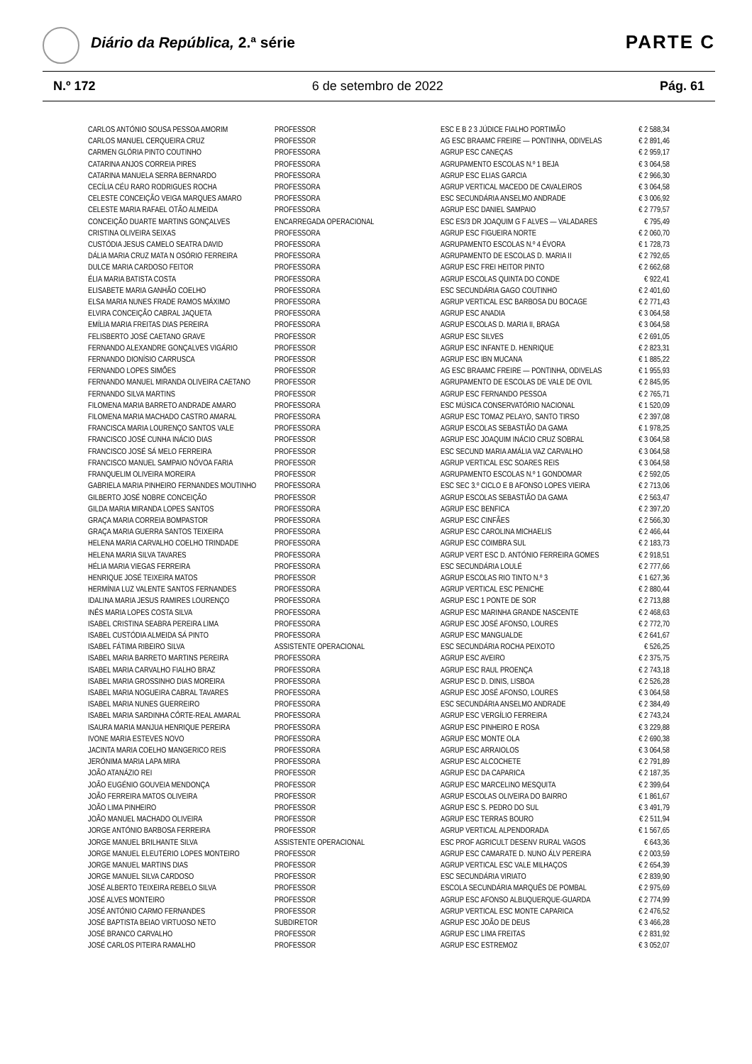Diário da República, 2.ª série PARTE C
N.º 172 6 de setembro de 2022 Pág. 61
| CARLOS ANTÓNIO SOUSA PESSOA AMORIM | PROFESSOR | ESC E B 2 3 JÚDICE FIALHO PORTIMÃO | € 2 588,34 |
| CARLOS MANUEL CERQUEIRA CRUZ | PROFESSOR | AG ESC BRAAMC FREIRE — PONTINHA, ODIVELAS | € 2 891,46 |
| CARMEN GLÓRIA PINTO COUTINHO | PROFESSORA | AGRUP ESC CANEÇAS | € 2 959,17 |
| CATARINA ANJOS CORREIA PIRES | PROFESSORA | AGRUPAMENTO ESCOLAS N.º 1 BEJA | € 3 064,58 |
| CATARINA MANUELA SERRA BERNARDO | PROFESSORA | AGRUP ESC ELIAS GARCIA | € 2 966,30 |
| CECÍLIA CÉU RARO RODRIGUES ROCHA | PROFESSORA | AGRUP VERTICAL MACEDO DE CAVALEIROS | € 3 064,58 |
| CELESTE CONCEIÇÃO VEIGA MARQUES AMARO | PROFESSORA | ESC SECUNDÁRIA ANSELMO ANDRADE | € 3 006,92 |
| CELESTE MARIA RAFAEL OTÃO ALMEIDA | PROFESSORA | AGRUP ESC DANIEL SAMPAIO | € 2 779,57 |
| CONCEIÇÃO DUARTE MARTINS GONÇALVES | ENCARREGADA OPERACIONAL | ESC ES/3 DR JOAQUIM G F ALVES — VALADARES | € 795,49 |
| CRISTINA OLIVEIRA SEIXAS | PROFESSORA | AGRUP ESC FIGUEIRA NORTE | € 2 060,70 |
| CUSTÓDIA JESUS CAMELO SEATRA DAVID | PROFESSORA | AGRUPAMENTO ESCOLAS N.º 4 ÉVORA | € 1 728,73 |
| DÁLIA MARIA CRUZ MATA N OSÓRIO FERREIRA | PROFESSORA | AGRUPAMENTO DE ESCOLAS D. MARIA II | € 2 792,65 |
| DULCE MARIA CARDOSO FEITOR | PROFESSORA | AGRUP ESC FREI HEITOR PINTO | € 2 662,68 |
| ÉLIA MARIA BATISTA COSTA | PROFESSORA | AGRUP ESCOLAS QUINTA DO CONDE | € 922,41 |
| ELISABETE MARIA GANHÃO COELHO | PROFESSORA | ESC SECUNDÁRIA GAGO COUTINHO | € 2 401,60 |
| ELSA MARIA NUNES FRADE RAMOS MÁXIMO | PROFESSORA | AGRUP VERTICAL ESC BARBOSA DU BOCAGE | € 2 771,43 |
| ELVIRA CONCEIÇÃO CABRAL JAQUETA | PROFESSORA | AGRUP ESC ANADIA | € 3 064,58 |
| EMÍLIA MARIA FREITAS DIAS PEREIRA | PROFESSORA | AGRUP ESCOLAS D. MARIA II, BRAGA | € 3 064,58 |
| FELISBERTO JOSÉ CAETANO GRAVE | PROFESSOR | AGRUP ESC SILVES | € 2 691,05 |
| FERNANDO ALEXANDRE GONÇALVES VIGÁRIO | PROFESSOR | AGRUP ESC INFANTE D. HENRIQUE | € 2 823,31 |
| FERNANDO DIONÍSIO CARRUSCA | PROFESSOR | AGRUP ESC IBN MUCANA | € 1 885,22 |
| FERNANDO LOPES SIMÕES | PROFESSOR | AG ESC BRAAMC FREIRE — PONTINHA, ODIVELAS | € 1 955,93 |
| FERNANDO MANUEL MIRANDA OLIVEIRA CAETANO | PROFESSOR | AGRUPAMENTO DE ESCOLAS DE VALE DE OVIL | € 2 845,95 |
| FERNANDO SILVA MARTINS | PROFESSOR | AGRUP ESC FERNANDO PESSOA | € 2 765,71 |
| FILOMENA MARIA BARRETO ANDRADE AMARO | PROFESSORA | ESC MÚSICA CONSERVATÓRIO NACIONAL | € 1 520,09 |
| FILOMENA MARIA MACHADO CASTRO AMARAL | PROFESSORA | AGRUP ESC TOMAZ PELAYO, SANTO TIRSO | € 2 397,08 |
| FRANCISCA MARIA LOURENÇO SANTOS VALE | PROFESSORA | AGRUP ESCOLAS SEBASTIÃO DA GAMA | € 1 978,25 |
| FRANCISCO JOSÉ CUNHA INÁCIO DIAS | PROFESSOR | AGRUP ESC JOAQUIM INÁCIO CRUZ SOBRAL | € 3 064,58 |
| FRANCISCO JOSÉ SÁ MELO FERREIRA | PROFESSOR | ESC SECUND MARIA AMÁLIA VAZ CARVALHO | € 3 064,58 |
| FRANCISCO MANUEL SAMPAIO NÓVOA FARIA | PROFESSOR | AGRUP VERTICAL ESC SOARES REIS | € 3 064,58 |
| FRANQUELIM OLIVEIRA MOREIRA | PROFESSOR | AGRUPAMENTO ESCOLAS N.º 1 GONDOMAR | € 2 592,05 |
| GABRIELA MARIA PINHEIRO FERNANDES MOUTINHO | PROFESSORA | ESC SEC 3.º CICLO E B AFONSO LOPES VIEIRA | € 2 713,06 |
| GILBERTO JOSÉ NOBRE CONCEIÇÃO | PROFESSOR | AGRUP ESCOLAS SEBASTIÃO DA GAMA | € 2 563,47 |
| GILDA MARIA MIRANDA LOPES SANTOS | PROFESSORA | AGRUP ESC BENFICA | € 2 397,20 |
| GRAÇA MARIA CORREIA BOMPASTOR | PROFESSORA | AGRUP ESC CINFÃES | € 2 566,30 |
| GRAÇA MARIA GUERRA SANTOS TEIXEIRA | PROFESSORA | AGRUP ESC CAROLINA MICHAELIS | € 2 466,44 |
| HELENA MARIA CARVALHO COELHO TRINDADE | PROFESSORA | AGRUP ESC COIMBRA SUL | € 2 183,73 |
| HELENA MARIA SILVA TAVARES | PROFESSORA | AGRUP VERT ESC D. ANTÓNIO FERREIRA GOMES | € 2 918,51 |
| HÉLIA MARIA VIEGAS FERREIRA | PROFESSORA | ESC SECUNDÁRIA LOULÉ | € 2 777,66 |
| HENRIQUE JOSÉ TEIXEIRA MATOS | PROFESSOR | AGRUP ESCOLAS RIO TINTO N.º 3 | € 1 627,36 |
| HERMÍNIA LUZ VALENTE SANTOS FERNANDES | PROFESSORA | AGRUP VERTICAL ESC PENICHE | € 2 880,44 |
| IDALINA MARIA JESUS RAMIRES LOURENÇO | PROFESSORA | AGRUP ESC 1 PONTE DE SOR | € 2 713,88 |
| INÊS MARIA LOPES COSTA SILVA | PROFESSORA | AGRUP ESC MARINHA GRANDE NASCENTE | € 2 468,63 |
| ISABEL CRISTINA SEABRA PEREIRA LIMA | PROFESSORA | AGRUP ESC JOSÉ AFONSO, LOURES | € 2 772,70 |
| ISABEL CUSTÓDIA ALMEIDA SÁ PINTO | PROFESSORA | AGRUP ESC MANGUALDE | € 2 641,67 |
| ISABEL FÁTIMA RIBEIRO SILVA | ASSISTENTE OPERACIONAL | ESC SECUNDÁRIA ROCHA PEIXOTO | € 526,25 |
| ISABEL MARIA BARRETO MARTINS PEREIRA | PROFESSORA | AGRUP ESC AVEIRO | € 2 375,75 |
| ISABEL MARIA CARVALHO FIALHO BRAZ | PROFESSORA | AGRUP ESC RAUL PROENÇA | € 2 743,18 |
| ISABEL MARIA GROSSINHO DIAS MOREIRA | PROFESSORA | AGRUP ESC D. DINIS, LISBOA | € 2 526,28 |
| ISABEL MARIA NOGUEIRA CABRAL TAVARES | PROFESSORA | AGRUP ESC JOSÉ AFONSO, LOURES | € 3 064,58 |
| ISABEL MARIA NUNES GUERREIRO | PROFESSORA | ESC SECUNDÁRIA ANSELMO ANDRADE | € 2 384,49 |
| ISABEL MARIA SARDINHA CÔRTE-REAL AMARAL | PROFESSORA | AGRUP ESC VERGÍLIO FERREIRA | € 2 743,24 |
| ISAURA MARIA MANJUA HENRIQUE PEREIRA | PROFESSORA | AGRUP ESC PINHEIRO E ROSA | € 3 229,88 |
| IVONE MARIA ESTEVES NOVO | PROFESSORA | AGRUP ESC MONTE OLA | € 2 690,38 |
| JACINTA MARIA COELHO MANGERICO REIS | PROFESSORA | AGRUP ESC ARRAIOLOS | € 3 064,58 |
| JERÓNIMA MARIA LAPA MIRA | PROFESSORA | AGRUP ESC ALCOCHETE | € 2 791,89 |
| JOÃO ATANÁZIO REI | PROFESSOR | AGRUP ESC DA CAPARICA | € 2 187,35 |
| JOÃO EUGÉNIO GOUVEIA MENDONÇA | PROFESSOR | AGRUP ESC MARCELINO MESQUITA | € 2 399,64 |
| JOÃO FERREIRA MATOS OLIVEIRA | PROFESSOR | AGRUP ESCOLAS OLIVEIRA DO BAIRRO | € 1 861,67 |
| JOÃO LIMA PINHEIRO | PROFESSOR | AGRUP ESC S. PEDRO DO SUL | € 3 491,79 |
| JOÃO MANUEL MACHADO OLIVEIRA | PROFESSOR | AGRUP ESC TERRAS BOURO | € 2 511,94 |
| JORGE ANTÓNIO BARBOSA FERREIRA | PROFESSOR | AGRUP VERTICAL ALPENDORADA | € 1 567,65 |
| JORGE MANUEL BRILHANTE SILVA | ASSISTENTE OPERACIONAL | ESC PROF AGRICULT DESENV RURAL VAGOS | € 643,36 |
| JORGE MANUEL ELEUTÉRIO LOPES MONTEIRO | PROFESSOR | AGRUP ESC CAMARATE D. NUNO ÁLV PEREIRA | € 2 003,59 |
| JORGE MANUEL MARTINS DIAS | PROFESSOR | AGRUP VERTICAL ESC VALE MILHAÇOS | € 2 654,39 |
| JORGE MANUEL SILVA CARDOSO | PROFESSOR | ESC SECUNDÁRIA VIRIATO | € 2 839,90 |
| JOSÉ ALBERTO TEIXEIRA REBELO SILVA | PROFESSOR | ESCOLA SECUNDÁRIA MARQUÊS DE POMBAL | € 2 975,69 |
| JOSÉ ALVES MONTEIRO | PROFESSOR | AGRUP ESC AFONSO ALBUQUERQUE-GUARDA | € 2 774,99 |
| JOSÉ ANTÓNIO CARMO FERNANDES | PROFESSOR | AGRUP VERTICAL ESC MONTE CAPARICA | € 2 476,52 |
| JOSÉ BAPTISTA BEIAO VIRTUOSO NETO | SUBDIRETOR | AGRUP ESC JOÃO DE DEUS | € 3 466,28 |
| JOSÉ BRANCO CARVALHO | PROFESSOR | AGRUP ESC LIMA FREITAS | € 2 831,92 |
| JOSÉ CARLOS PITEIRA RAMALHO | PROFESSOR | AGRUP ESC ESTREMOZ | € 3 052,07 |